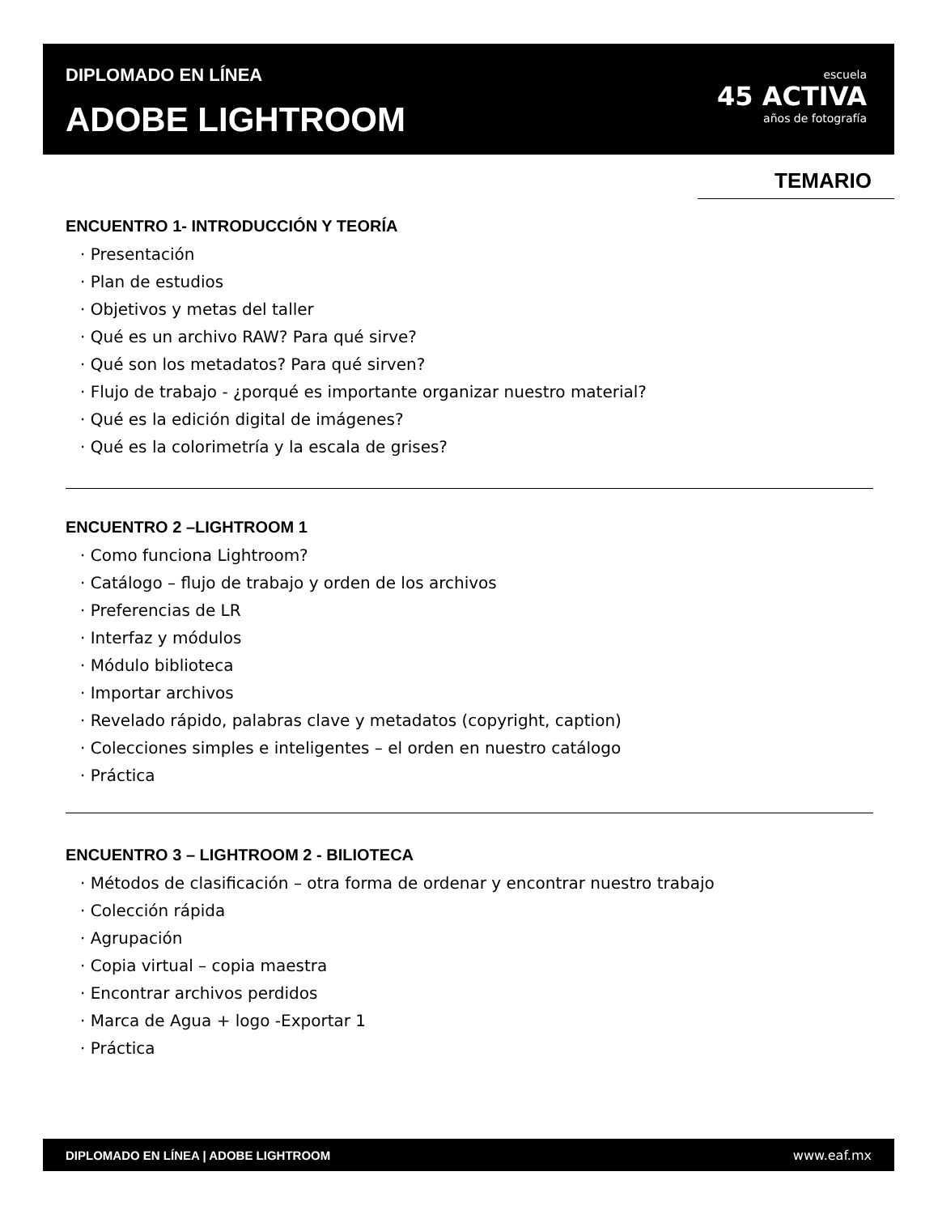DIPLOMADO EN LÍNEA
ADOBE LIGHTROOM
escuela
45 ACTIVA
años de fotografía
TEMARIO
ENCUENTRO 1- INTRODUCCIÓN Y TEORÍA
· Presentación
· Plan de estudios
· Objetivos y metas del taller
· Qué es un archivo RAW? Para qué sirve?
· Qué son los metadatos? Para qué sirven?
· Flujo de trabajo - ¿porqué es importante organizar nuestro material?
· Qué es la edición digital de imágenes?
· Qué es la colorimetría y la escala de grises?
ENCUENTRO 2 –LIGHTROOM 1
· Como funciona Lightroom?
· Catálogo – flujo de trabajo y orden de los archivos
· Preferencias de LR
· Interfaz y módulos
· Módulo biblioteca
· Importar archivos
· Revelado rápido, palabras clave y metadatos (copyright, caption)
· Colecciones simples e inteligentes – el orden en nuestro catálogo
· Práctica
ENCUENTRO 3 – LIGHTROOM 2 - BILIOTECA
· Métodos de clasificación – otra forma de ordenar y encontrar nuestro trabajo
· Colección rápida
· Agrupación
· Copia virtual – copia maestra
· Encontrar archivos perdidos
· Marca de Agua + logo -Exportar 1
· Práctica
DIPLOMADO EN LÍNEA | ADOBE LIGHTROOM www.eaf.mx